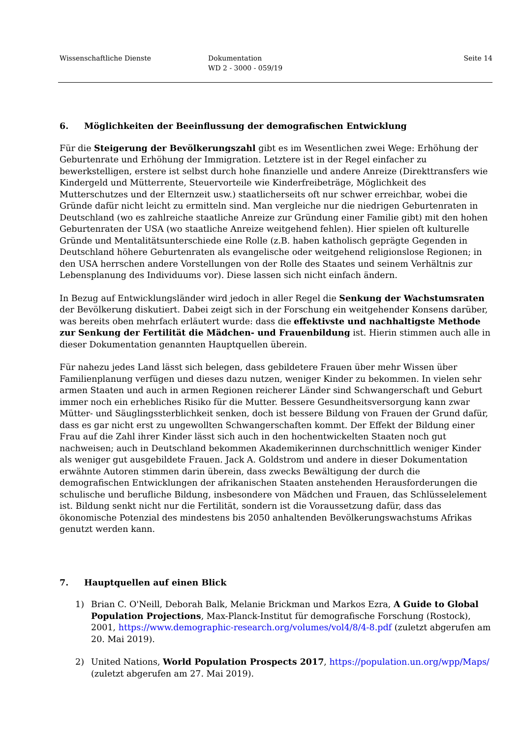Wissenschaftliche Dienste Dokumentation
WD 2 - 3000 - 059/19
Seite 14
6. Möglichkeiten der Beeinflussung der demografischen Entwicklung
Für die Steigerung der Bevölkerungszahl gibt es im Wesentlichen zwei Wege: Erhöhung der Geburtenrate und Erhöhung der Immigration. Letztere ist in der Regel einfacher zu bewerkstelligen, erstere ist selbst durch hohe finanzielle und andere Anreize (Direkttransfers wie Kindergeld und Mütterrente, Steuervorteile wie Kinderfreibeträge, Möglichkeit des Mutterschutzes und der Elternzeit usw.) staatlicherseits oft nur schwer erreichbar, wobei die Gründe dafür nicht leicht zu ermitteln sind. Man vergleiche nur die niedrigen Geburtenraten in Deutschland (wo es zahlreiche staatliche Anreize zur Gründung einer Familie gibt) mit den hohen Geburtenraten der USA (wo staatliche Anreize weitgehend fehlen). Hier spielen oft kulturelle Gründe und Mentalitätsunterschiede eine Rolle (z.B. haben katholisch geprägte Gegenden in Deutschland höhere Geburtenraten als evangelische oder weitgehend religionslose Regionen; in den USA herrschen andere Vorstellungen von der Rolle des Staates und seinem Verhältnis zur Lebensplanung des Individuums vor). Diese lassen sich nicht einfach ändern.
In Bezug auf Entwicklungsländer wird jedoch in aller Regel die Senkung der Wachstumsraten der Bevölkerung diskutiert. Dabei zeigt sich in der Forschung ein weitgehender Konsens darüber, was bereits oben mehrfach erläutert wurde: dass die effektivste und nachhaltigste Methode zur Senkung der Fertilität die Mädchen- und Frauenbildung ist. Hierin stimmen auch alle in dieser Dokumentation genannten Hauptquellen überein.
Für nahezu jedes Land lässt sich belegen, dass gebildetere Frauen über mehr Wissen über Familienplanung verfügen und dieses dazu nutzen, weniger Kinder zu bekommen. In vielen sehr armen Staaten und auch in armen Regionen reicherer Länder sind Schwangerschaft und Geburt immer noch ein erhebliches Risiko für die Mutter. Bessere Gesundheitsversorgung kann zwar Mütter- und Säuglingssterblichkeit senken, doch ist bessere Bildung von Frauen der Grund dafür, dass es gar nicht erst zu ungewollten Schwangerschaften kommt. Der Effekt der Bildung einer Frau auf die Zahl ihrer Kinder lässt sich auch in den hochentwickelten Staaten noch gut nachweisen; auch in Deutschland bekommen Akademikerinnen durchschnittlich weniger Kinder als weniger gut ausgebildete Frauen. Jack A. Goldstrom und andere in dieser Dokumentation erwähnte Autoren stimmen darin überein, dass zwecks Bewältigung der durch die demografischen Entwicklungen der afrikanischen Staaten anstehenden Herausforderungen die schulische und berufliche Bildung, insbesondere von Mädchen und Frauen, das Schlüsselelement ist. Bildung senkt nicht nur die Fertilität, sondern ist die Voraussetzung dafür, dass das ökonomische Potenzial des mindestens bis 2050 anhaltenden Bevölkerungswachstums Afrikas genutzt werden kann.
7. Hauptquellen auf einen Blick
1) Brian C. O'Neill, Deborah Balk, Melanie Brickman und Markos Ezra, A Guide to Global Population Projections, Max-Planck-Institut für demografische Forschung (Rostock), 2001, https://www.demographic-research.org/volumes/vol4/8/4-8.pdf (zuletzt abgerufen am 20. Mai 2019).
2) United Nations, World Population Prospects 2017, https://population.un.org/wpp/Maps/ (zuletzt abgerufen am 27. Mai 2019).